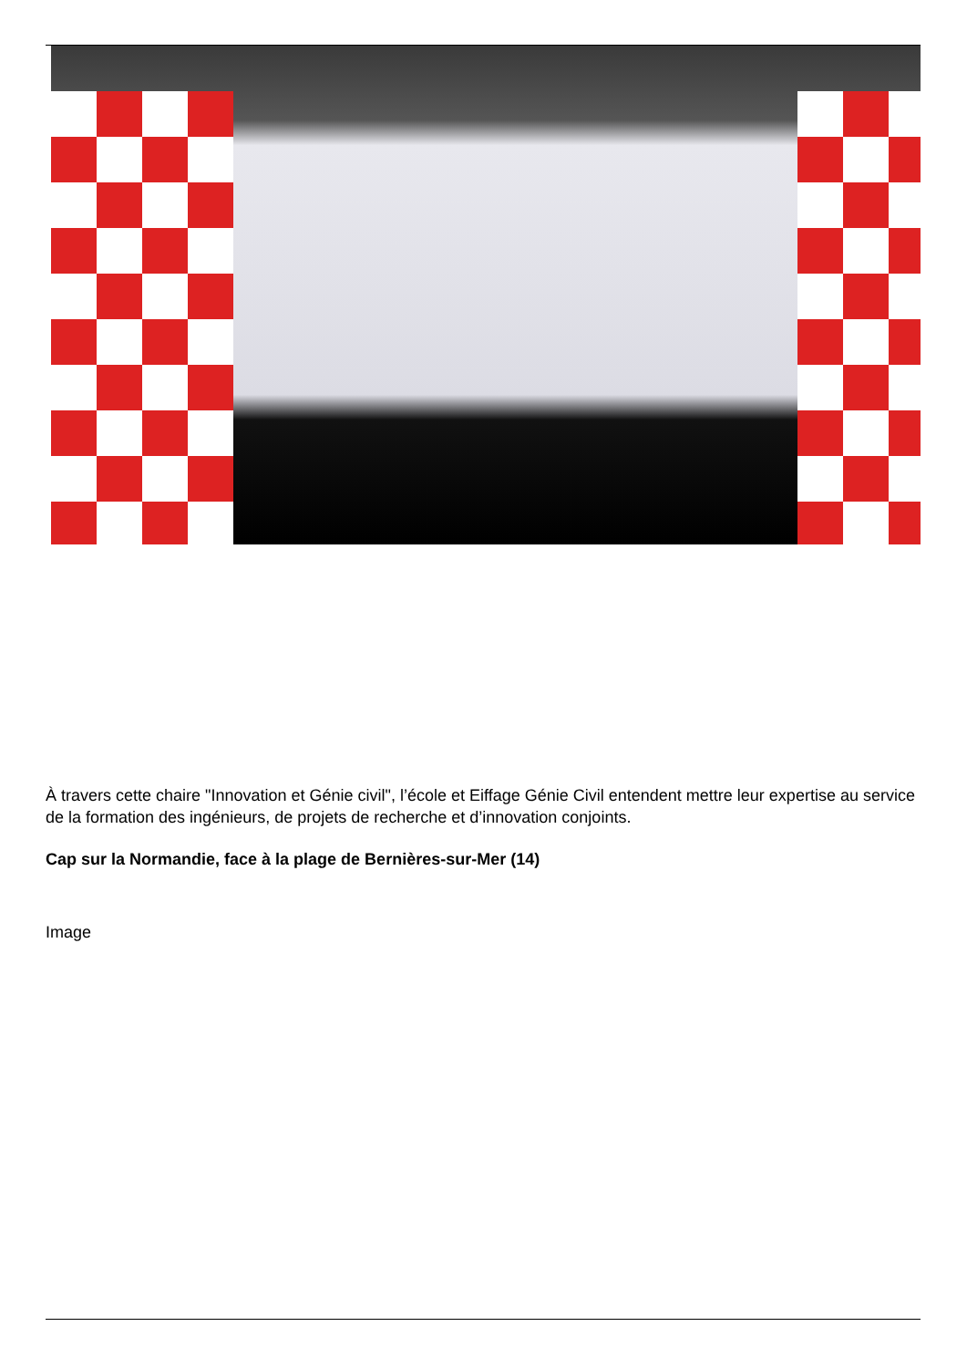À travers cette chaire "Innovation et Génie civil", l’école et Eiffage Génie Civil entendent mettre leur expertise au service de la formation des ingénieurs, de projets de recherche et d’innovation conjoints.
Cap sur la Normandie, face à la plage de Bernières-sur-Mer (14)
Image